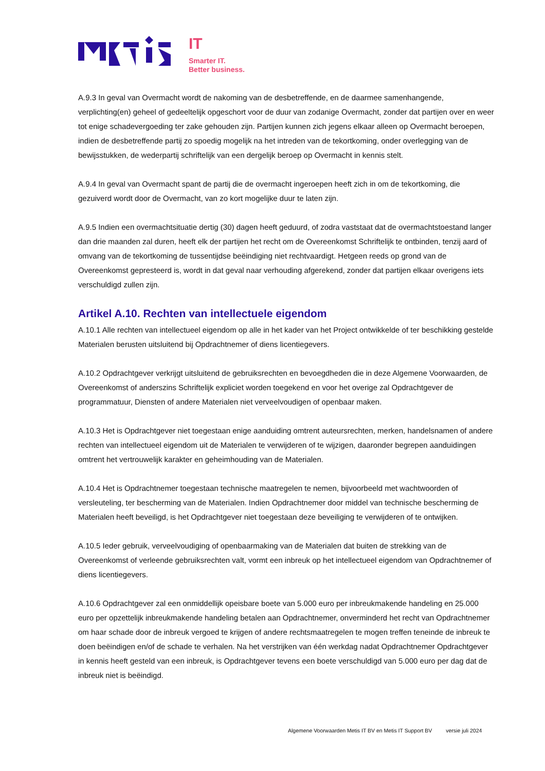IT
Smarter IT.
Better business.
A.9.3 In geval van Overmacht wordt de nakoming van de desbetreffende, en de daarmee samenhangende, verplichting(en) geheel of gedeeltelijk opgeschort voor de duur van zodanige Overmacht, zonder dat partijen over en weer tot enige schadevergoeding ter zake gehouden zijn. Partijen kunnen zich jegens elkaar alleen op Overmacht beroepen, indien de desbetreffende partij zo spoedig mogelijk na het intreden van de tekortkoming, onder overlegging van de bewijsstukken, de wederpartij schriftelijk van een dergelijk beroep op Overmacht in kennis stelt.
A.9.4 In geval van Overmacht spant de partij die de overmacht ingeroepen heeft zich in om de tekortkoming, die gezuiverd wordt door de Overmacht, van zo kort mogelijke duur te laten zijn.
A.9.5 Indien een overmachtsituatie dertig (30) dagen heeft geduurd, of zodra vaststaat dat de overmachtstoestand langer dan drie maanden zal duren, heeft elk der partijen het recht om de Overeenkomst Schriftelijk te ontbinden, tenzij aard of omvang van de tekortkoming de tussentijdse beëindiging niet rechtvaardigt. Hetgeen reeds op grond van de Overeenkomst gepresteerd is, wordt in dat geval naar verhouding afgerekend, zonder dat partijen elkaar overigens iets verschuldigd zullen zijn.
Artikel A.10. Rechten van intellectuele eigendom
A.10.1 Alle rechten van intellectueel eigendom op alle in het kader van het Project ontwikkelde of ter beschikking gestelde Materialen berusten uitsluitend bij Opdrachtnemer of diens licentiegevers.
A.10.2 Opdrachtgever verkrijgt uitsluitend de gebruiksrechten en bevoegdheden die in deze Algemene Voorwaarden, de Overeenkomst of anderszins Schriftelijk expliciet worden toegekend en voor het overige zal Opdrachtgever de programmatuur, Diensten of andere Materialen niet verveelvoudigen of openbaar maken.
A.10.3 Het is Opdrachtgever niet toegestaan enige aanduiding omtrent auteursrechten, merken, handelsnamen of andere rechten van intellectueel eigendom uit de Materialen te verwijderen of te wijzigen, daaronder begrepen aanduidingen omtrent het vertrouwelijk karakter en geheimhouding van de Materialen.
A.10.4 Het is Opdrachtnemer toegestaan technische maatregelen te nemen, bijvoorbeeld met wachtwoorden of versleuteling, ter bescherming van de Materialen. Indien Opdrachtnemer door middel van technische bescherming de Materialen heeft beveiligd, is het Opdrachtgever niet toegestaan deze beveiliging te verwijderen of te ontwijken.
A.10.5 Ieder gebruik, verveelvoudiging of openbaarmaking van de Materialen dat buiten de strekking van de Overeenkomst of verleende gebruiksrechten valt, vormt een inbreuk op het intellectueel eigendom van Opdrachtnemer of diens licentiegevers.
A.10.6 Opdrachtgever zal een onmiddellijk opeisbare boete van 5.000 euro per inbreukmakende handeling en 25.000 euro per opzettelijk inbreukmakende handeling betalen aan Opdrachtnemer, onverminderd het recht van Opdrachtnemer om haar schade door de inbreuk vergoed te krijgen of andere rechtsmaatregelen te mogen treffen teneinde de inbreuk te doen beëindigen en/of de schade te verhalen. Na het verstrijken van één werkdag nadat Opdrachtnemer Opdrachtgever in kennis heeft gesteld van een inbreuk, is Opdrachtgever tevens een boete verschuldigd van 5.000 euro per dag dat de inbreuk niet is beëindigd.
Algemene Voorwaarden Metis IT BV en Metis IT Support BV versie juli 2024